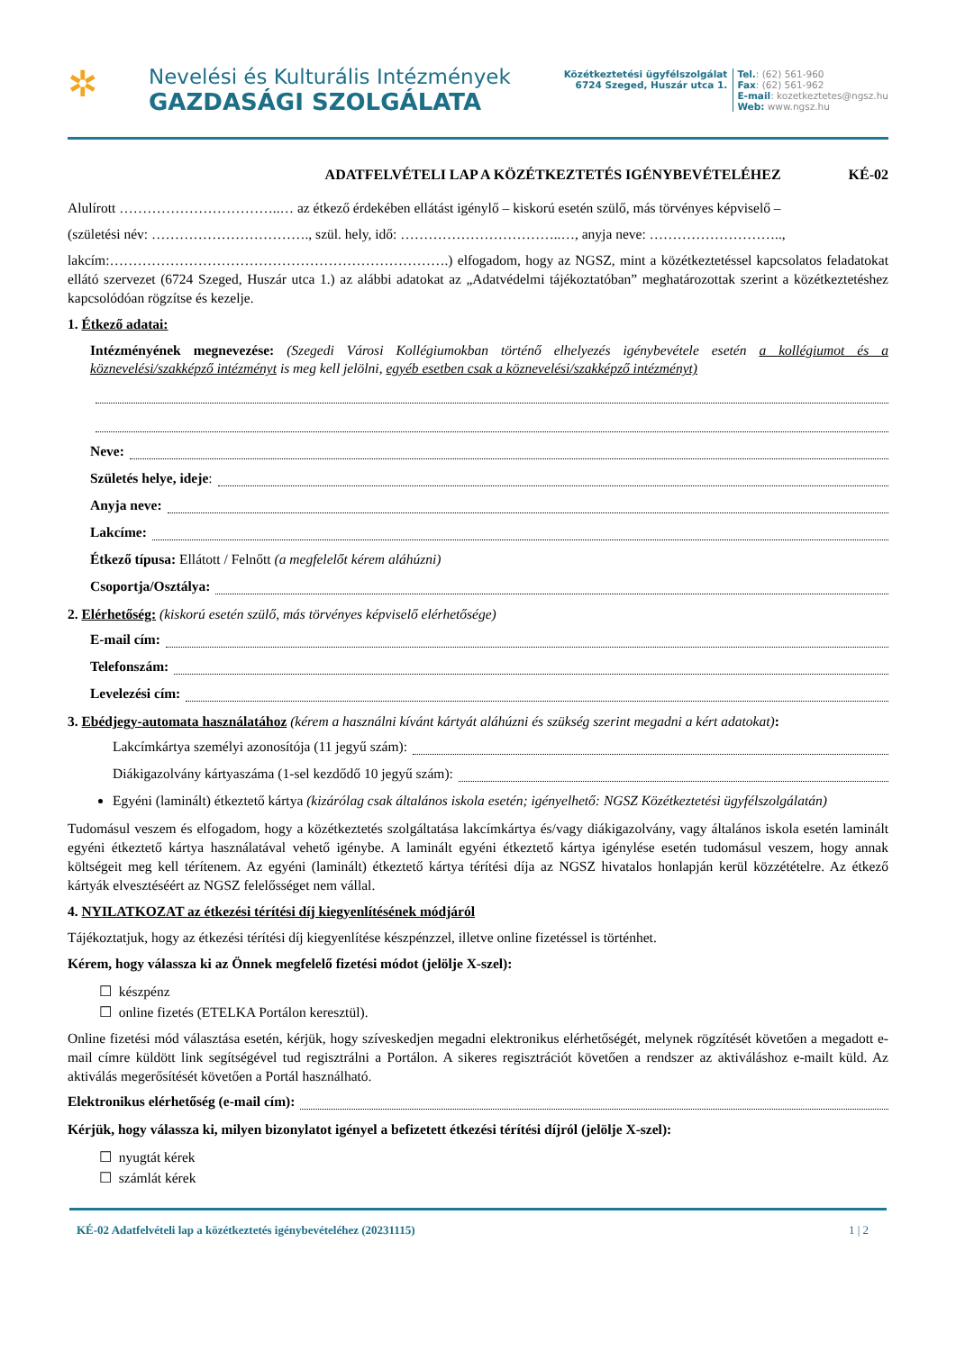✲
Nevelési és Kulturális Intézmények
GAZDASÁGI SZOLGÁLATA
Közétkeztetési ügyfélszolgálat
6724 Szeged, Huszár utca 1.
Tel.: (62) 561-960
Fax: (62) 561-962
E-mail: kozetkeztetes@ngsz.hu
Web: www.ngsz.hu
ADATFELVÉTELI LAP A KÖZÉTKEZTETÉS IGÉNYBEVÉTELÉHEZ KÉ-02
Alulírott ……………………………..… az étkező érdekében ellátást igénylő – kiskorú esetén szülő, más törvényes képviselő –
(születési név: ……………………………., szül. hely, idő: ……………………………..…, anyja neve: ………………………..,
lakcím:……………………………………………………………….) elfogadom, hogy az NGSZ, mint a közétkeztetéssel kapcsolatos feladatokat ellátó szervezet (6724 Szeged, Huszár utca 1.) az alábbi adatokat az „Adatvédelmi tájékoztatóban” meghatározottak szerint a közétkeztetéshez kapcsolódóan rögzítse és kezelje.
1. Étkező adatai:
Intézményének megnevezése: (Szegedi Városi Kollégiumokban történő elhelyezés igénybevétele esetén a kollégiumot és a köznevelési/szakképző intézményt is meg kell jelölni, egyéb esetben csak a köznevelési/szakképző intézményt)
Neve:
Születés helye, ideje:
Anyja neve:
Lakcíme:
Étkező típusa: Ellátott / Felnőtt (a megfelelőt kérem aláhúzni)
Csoportja/Osztálya:
2. Elérhetőség: (kiskorú esetén szülő, más törvényes képviselő elérhetősége)
E-mail cím:
Telefonszám:
Levelezési cím:
3. Ebédjegy-automata használatához (kérem a használni kívánt kártyát aláhúzni és szükség szerint megadni a kért adatokat):
Lakcímkártya személyi azonosítója (11 jegyű szám):
Diákigazolvány kártyaszáma (1-sel kezdődő 10 jegyű szám):
Egyéni (laminált) étkeztető kártya (kizárólag csak általános iskola esetén; igényelhető: NGSZ Közétkeztetési ügyfélszolgálatán)
Tudomásul veszem és elfogadom, hogy a közétkeztetés szolgáltatása lakcímkártya és/vagy diákigazolvány, vagy általános iskola esetén laminált egyéni étkeztető kártya használatával vehető igénybe. A laminált egyéni étkeztető kártya igénylése esetén tudomásul veszem, hogy annak költségeit meg kell térítenem. Az egyéni (laminált) étkeztető kártya térítési díja az NGSZ hivatalos honlapján kerül közzétételre. Az étkező kártyák elvesztéséért az NGSZ felelősséget nem vállal.
4. NYILATKOZAT az étkezési térítési díj kiegyenlítésének módjáról
Tájékoztatjuk, hogy az étkezési térítési díj kiegyenlítése készpénzzel, illetve online fizetéssel is történhet.
Kérem, hogy válassza ki az Önnek megfelelő fizetési módot (jelölje X-szel):
☐ készpénz
☐ online fizetés (ETELKA Portálon keresztül).
Online fizetési mód választása esetén, kérjük, hogy szíveskedjen megadni elektronikus elérhetőségét, melynek rögzítését követően a megadott e-mail címre küldött link segítségével tud regisztrálni a Portálon. A sikeres regisztrációt követően a rendszer az aktiváláshoz e-mailt küld. Az aktiválás megerősítését követően a Portál használható.
Elektronikus elérhetőség (e-mail cím):
Kérjük, hogy válassza ki, milyen bizonylatot igényel a befizetett étkezési térítési díjról (jelölje X-szel):
☐ nyugtát kérek
☐ számlát kérek
KÉ-02 Adatfelvételi lap a közétkeztetés igénybevételéhez (20231115) 1 | 2